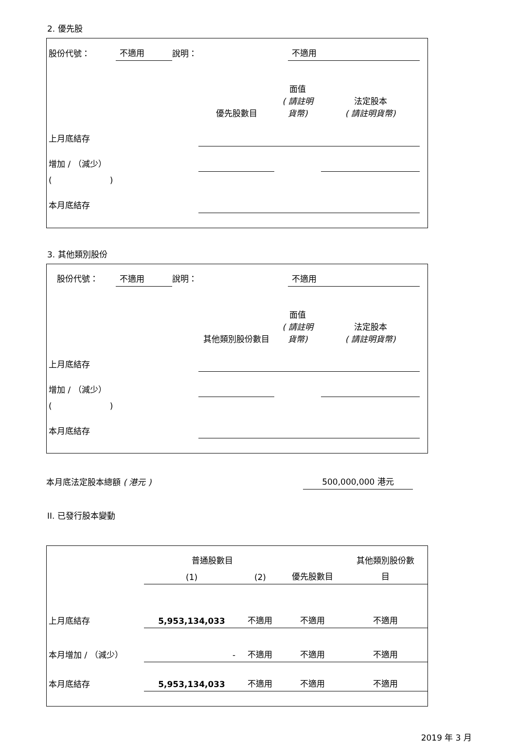2. 優先股
| 股份代號： | 不適用 | 說明： | 不適用 |
| | 優先股數目 | 面值 ( 請註明貨幣) | 法定股本 ( 請註明貨幣) |
| 上月底結存 | | | |
| 增加 / （減少） | | | |
| ( ) | | | |
| 本月底結存 | | | |
3. 其他類別股份
| 股份代號： | 不適用 | 說明： | 不適用 |
| | 其他類別股份數目 | 面值 ( 請註明貨幣) | 法定股本 ( 請註明貨幣) |
| 上月底結存 | | | |
| 增加 / （減少） | | | |
| ( ) | | | |
| 本月底結存 | | | |
| 本月底法定股本總額 ( 港元 ) | 500,000,000 港元 | |
II. 已發行股本變動
| | 普通股數目 | | | 其他類別股份數 |
| | (1) | (2) | 優先股數目 | 目 |
| 上月底結存 | 5,953,134,033 | 不適用 | 不適用 | 不適用 |
| 本月增加 / （減少） | - | 不適用 | 不適用 | 不適用 |
| 本月底結存 | 5,953,134,033 | 不適用 | 不適用 | 不適用 |
2019 年 3 月